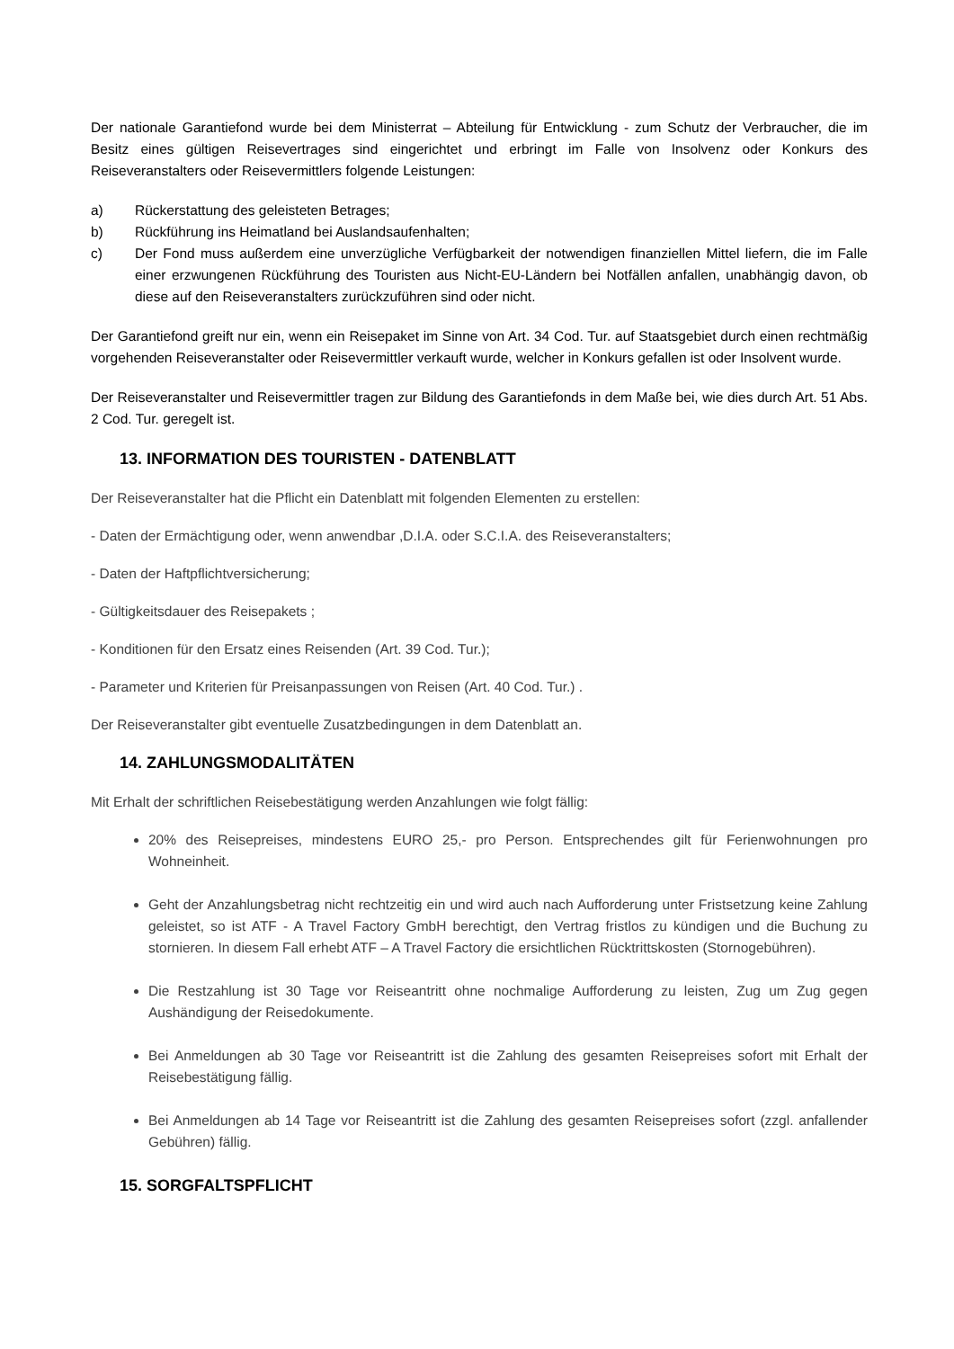Der nationale Garantiefond wurde bei dem Ministerrat – Abteilung für Entwicklung - zum Schutz der Verbraucher, die im Besitz eines gültigen Reisevertrages sind eingerichtet und erbringt im Falle von Insolvenz oder Konkurs des Reiseveranstalters oder Reisevermittlers folgende Leistungen:
a) Rückerstattung des geleisteten Betrages;
b) Rückführung ins Heimatland bei Auslandsaufenhalten;
c) Der Fond muss außerdem eine unverzügliche Verfügbarkeit der notwendigen finanziellen Mittel liefern, die im Falle einer erzwungenen Rückführung des Touristen aus Nicht-EU-Ländern bei Notfällen anfallen, unabhängig davon, ob diese auf den Reiseveranstalters zurückzuführen sind oder nicht.
Der Garantiefond greift nur ein, wenn ein Reisepaket im Sinne von Art. 34 Cod. Tur. auf Staatsgebiet durch einen rechtmäßig vorgehenden Reiseveranstalter oder Reisevermittler verkauft wurde, welcher in Konkurs gefallen ist oder Insolvent wurde.
Der Reiseveranstalter und Reisevermittler tragen zur Bildung des Garantiefonds in dem Maße bei, wie dies durch Art. 51 Abs. 2 Cod. Tur. geregelt ist.
13. INFORMATION DES TOURISTEN - DATENBLATT
Der Reiseveranstalter hat die Pflicht ein Datenblatt mit folgenden Elementen zu erstellen:
- Daten der Ermächtigung oder, wenn anwendbar ,D.I.A. oder S.C.I.A. des Reiseveranstalters;
- Daten der Haftpflichtversicherung;
- Gültigkeitsdauer des Reisepakets ;
- Konditionen für den Ersatz eines Reisenden (Art. 39 Cod. Tur.);
- Parameter und Kriterien für Preisanpassungen von Reisen (Art. 40 Cod. Tur.) .
Der Reiseveranstalter gibt eventuelle Zusatzbedingungen in dem Datenblatt an.
14. ZAHLUNGSMODALITÄTEN
Mit Erhalt der schriftlichen Reisebestätigung werden Anzahlungen wie folgt fällig:
20% des Reisepreises, mindestens EURO 25,- pro Person. Entsprechendes gilt für Ferienwohnungen pro Wohneinheit.
Geht der Anzahlungsbetrag nicht rechtzeitig ein und wird auch nach Aufforderung unter Fristsetzung keine Zahlung geleistet, so ist ATF - A Travel Factory GmbH berechtigt, den Vertrag fristlos zu kündigen und die Buchung zu stornieren. In diesem Fall erhebt ATF – A Travel Factory die ersichtlichen Rücktrittskosten (Stornogebühren).
Die Restzahlung ist 30 Tage vor Reiseantritt ohne nochmalige Aufforderung zu leisten, Zug um Zug gegen Aushändigung der Reisedokumente.
Bei Anmeldungen ab 30 Tage vor Reiseantritt ist die Zahlung des gesamten Reisepreises sofort mit Erhalt der Reisebestätigung fällig.
Bei Anmeldungen ab 14 Tage vor Reiseantritt ist die Zahlung des gesamten Reisepreises sofort (zzgl. anfallender Gebühren) fällig.
15. SORGFALTSPFLICHT